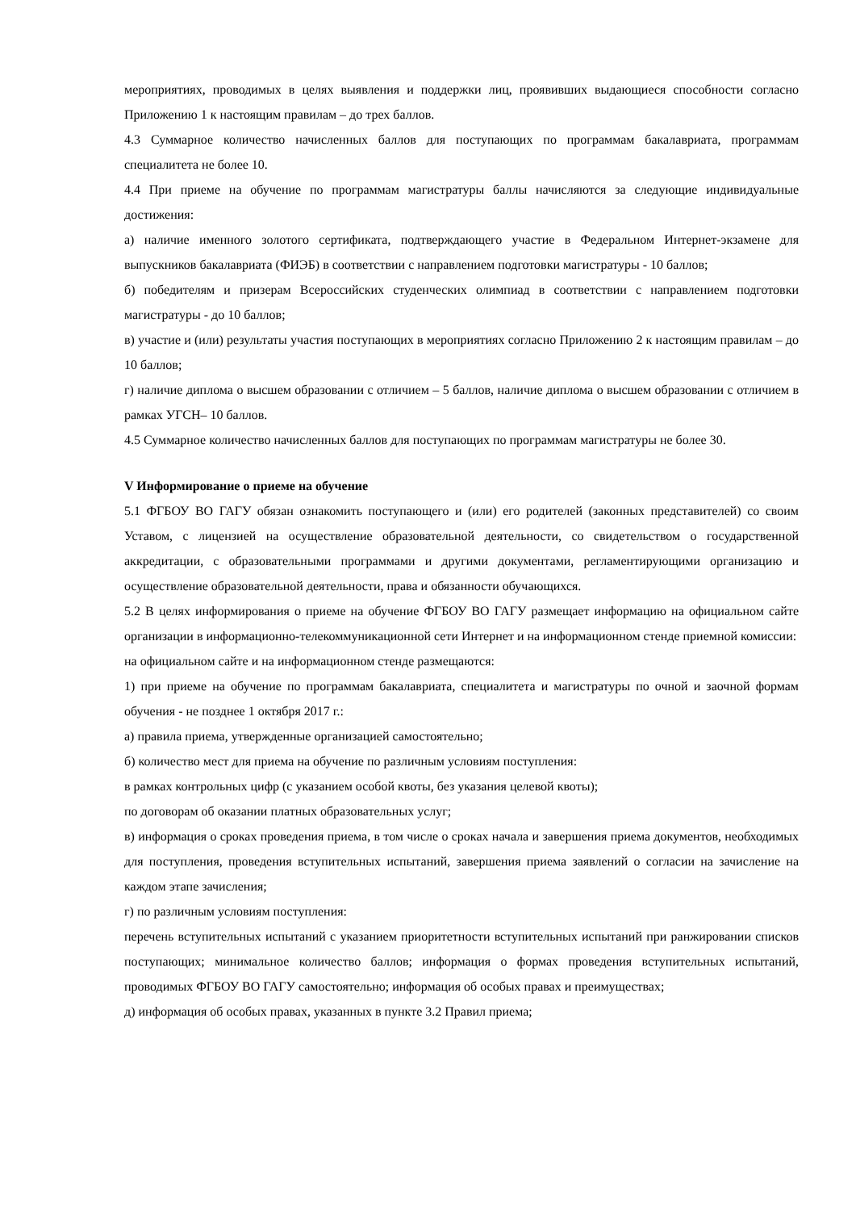мероприятиях, проводимых в целях выявления и поддержки лиц, проявивших выдающиеся способности согласно Приложению 1 к настоящим правилам – до трех баллов.
4.3 Суммарное количество начисленных баллов для поступающих по программам бакалавриата, программам специалитета не более 10.
4.4 При приеме на обучение по программам магистратуры баллы начисляются за следующие индивидуальные достижения:
а) наличие именного золотого сертификата, подтверждающего участие в Федеральном Интернет-экзамене для выпускников бакалавриата (ФИЭБ) в соответствии с направлением подготовки магистратуры - 10 баллов;
б) победителям и призерам Всероссийских студенческих олимпиад в соответствии с направлением подготовки магистратуры - до 10 баллов;
в) участие и (или) результаты участия поступающих в мероприятиях согласно Приложению 2 к настоящим правилам – до 10 баллов;
г) наличие диплома о высшем образовании с отличием – 5 баллов, наличие диплома о высшем образовании с отличием в рамках УГСН– 10 баллов.
4.5 Суммарное количество начисленных баллов для поступающих по программам магистратуры не более 30.
V Информирование о приеме на обучение
5.1 ФГБОУ ВО ГАГУ обязан ознакомить поступающего и (или) его родителей (законных представителей) со своим Уставом, с лицензией на осуществление образовательной деятельности, со свидетельством о государственной аккредитации, с образовательными программами и другими документами, регламентирующими организацию и осуществление образовательной деятельности, права и обязанности обучающихся.
5.2 В целях информирования о приеме на обучение ФГБОУ ВО ГАГУ размещает информацию на официальном сайте организации в информационно-телекоммуникационной сети Интернет и на информационном стенде приемной комиссии:
на официальном сайте и на информационном стенде размещаются:
1) при приеме на обучение по программам бакалавриата, специалитета и магистратуры по очной и заочной формам обучения - не позднее 1 октября 2017 г.:
а) правила приема, утвержденные организацией самостоятельно;
б) количество мест для приема на обучение по различным условиям поступления:
в рамках контрольных цифр (с указанием особой квоты, без указания целевой квоты);
по договорам об оказании платных образовательных услуг;
в) информация о сроках проведения приема, в том числе о сроках начала и завершения приема документов, необходимых для поступления, проведения вступительных испытаний, завершения приема заявлений о согласии на зачисление на каждом этапе зачисления;
г) по различным условиям поступления:
перечень вступительных испытаний с указанием приоритетности вступительных испытаний при ранжировании списков поступающих; минимальное количество баллов; информация о формах проведения вступительных испытаний, проводимых ФГБОУ ВО ГАГУ самостоятельно; информация об особых правах и преимуществах;
д) информация об особых правах, указанных в пункте 3.2 Правил приема;